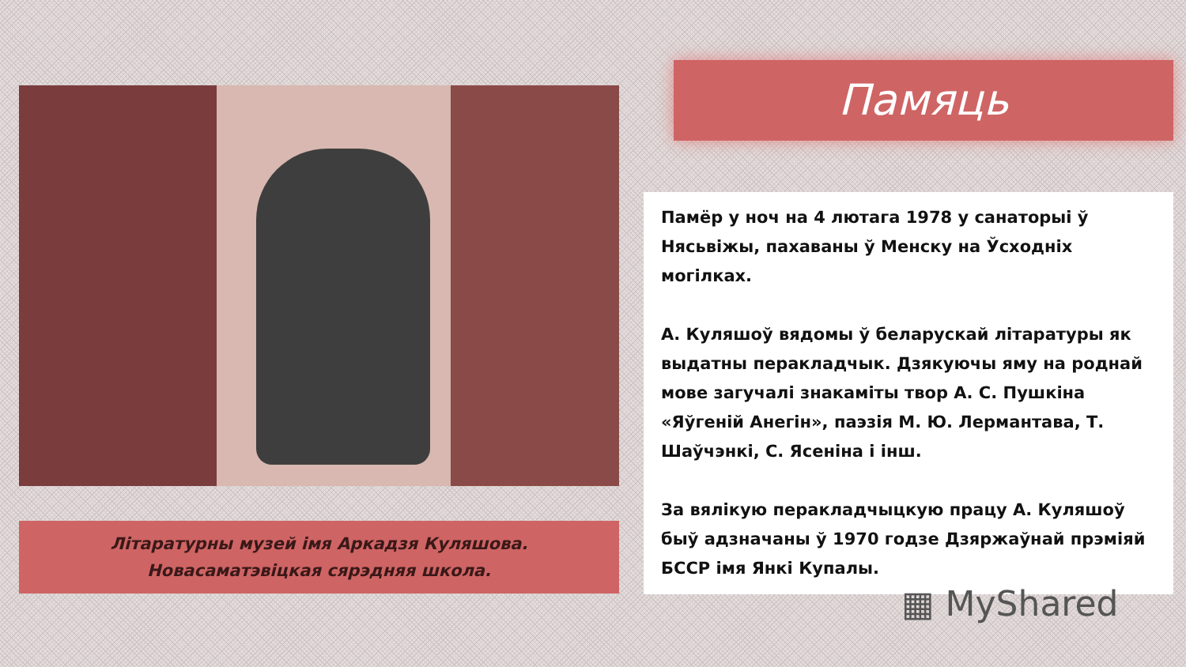Літаратурны музей імя Аркадзя Куляшова.
Новасаматэвіцкая сярэдняя школа.
Памяць
Памёр у ноч на 4 лютага 1978 у санаторыі ў Нясьвіжы, пахаваны ў Менску на Ўсходніх могілках.
А. Куляшоў вядомы ў беларускай літаратуры як выдатны перакладчык. Дзякуючы яму на роднай мове загучалі знакаміты твор А. С. Пушкіна «Яўгеній Анегін», паэзія М. Ю. Лермантава, Т. Шаўчэнкі, С. Ясеніна і інш.
За вялікую перакладчыцкую працу А. Куляшоў быў адзначаны ў 1970 годзе Дзяржаўнай прэміяй БССР імя Янкі Купалы.
▦ MyShared